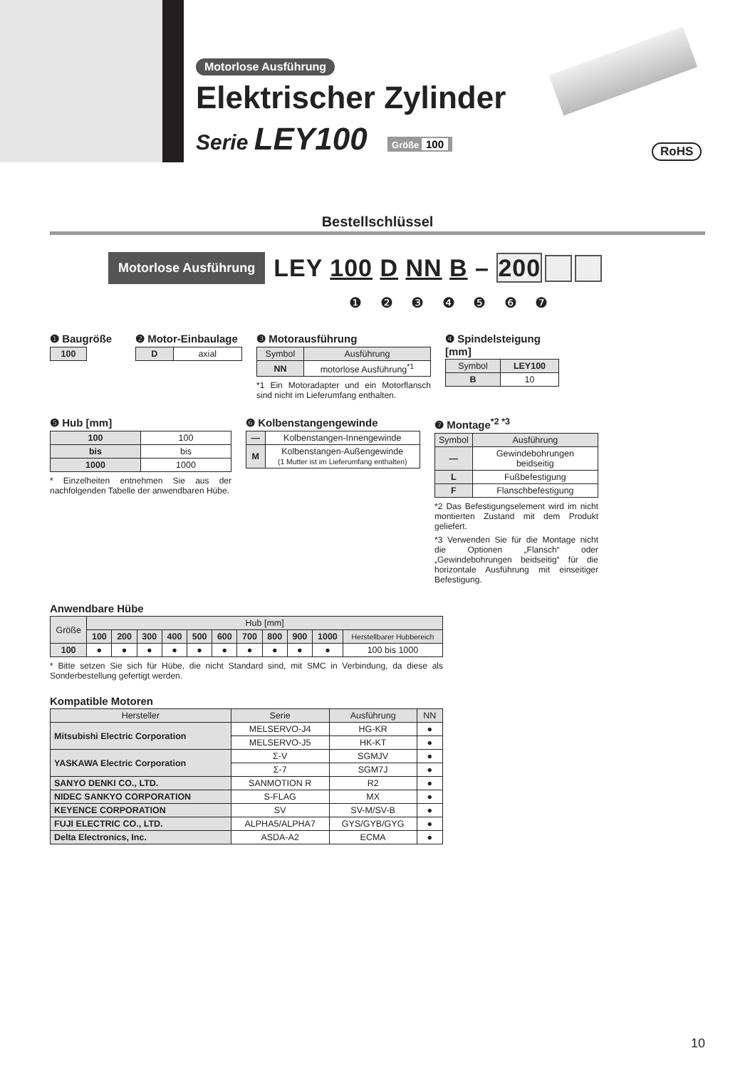Motorlose Ausführung
Elektrischer Zylinder
Serie LEY100 Größe 100
RoHS
Bestellschlüssel
Motorlose Ausführung LEY 100 D NN B – 200
❶ ❷ ❸ ❹ ❺ ❻ ❼
❶ Baugröße
| 100 |
❷ Motor-Einbaulage
| D | axial |
❸ Motorausführung
| Symbol | Ausführung |
| --- | --- |
| NN | motorlose Ausführung<sup>*1</sup> |
*1 Ein Motoradapter und ein Motorflansch sind nicht im Lieferumfang enthalten.
❹ Spindelsteigung [mm]
| Symbol | LEY100 |
| --- | --- |
| B | 10 |
❺ Hub [mm]
| 100 | 100 |
| bis | bis |
| 1000 | 1000 |
* Einzelheiten entnehmen Sie aus der nachfolgenden Tabelle der anwendbaren Hübe.
❻ Kolbenstangengewinde
| — | Kolbenstangen-Innengewinde |
| M | Kolbenstangen-Außengewinde (1 Mutter ist im Lieferumfang enthalten) |
❼ Montage<sup>*2 *3</sup>
| Symbol | Ausführung |
| --- | --- |
| — | Gewindebohrungen beidseitig |
| L | Fußbefestigung |
| F | Flanschbefestigung |
*2 Das Befestigungselement wird im nicht montierten Zustand mit dem Produkt geliefert.
*3 Verwenden Sie für die Montage nicht die Optionen „Flansch“ oder „Gewindebohrungen beidseitig“ für die horizontale Ausführung mit einseitiger Befestigung.
Anwendbare Hübe
| Größe | Hub [mm] | | | | | | | | | | |
| --- | --- | --- | --- | --- | --- | --- | --- | --- | --- | --- | --- |
| | 100 | 200 | 300 | 400 | 500 | 600 | 700 | 800 | 900 | 1000 | Herstellbarer Hubbereich |
| 100 | ● | ● | ● | ● | ● | ● | ● | ● | ● | ● | 100 bis 1000 |
* Bitte setzen Sie sich für Hübe, die nicht Standard sind, mit SMC in Verbindung, da diese als Sonderbestellung gefertigt werden.
Kompatible Motoren
| Hersteller | Serie | Ausführung | NN |
| --- | --- | --- | --- |
| Mitsubishi Electric Corporation | MELSERVO-J4 | HG-KR | ● |
| | MELSERVO-J5 | HK-KT | ● |
| YASKAWA Electric Corporation | Σ-V | SGMJV | ● |
| | Σ-7 | SGM7J | ● |
| SANYO DENKI CO., LTD. | SANMOTION R | R2 | ● |
| NIDEC SANKYO CORPORATION | S-FLAG | MX | ● |
| KEYENCE CORPORATION | SV | SV-M/SV-B | ● |
| FUJI ELECTRIC CO., LTD. | ALPHA5/ALPHA7 | GYS/GYB/GYG | ● |
| Delta Electronics, Inc. | ASDA-A2 | ECMA | ● |
10